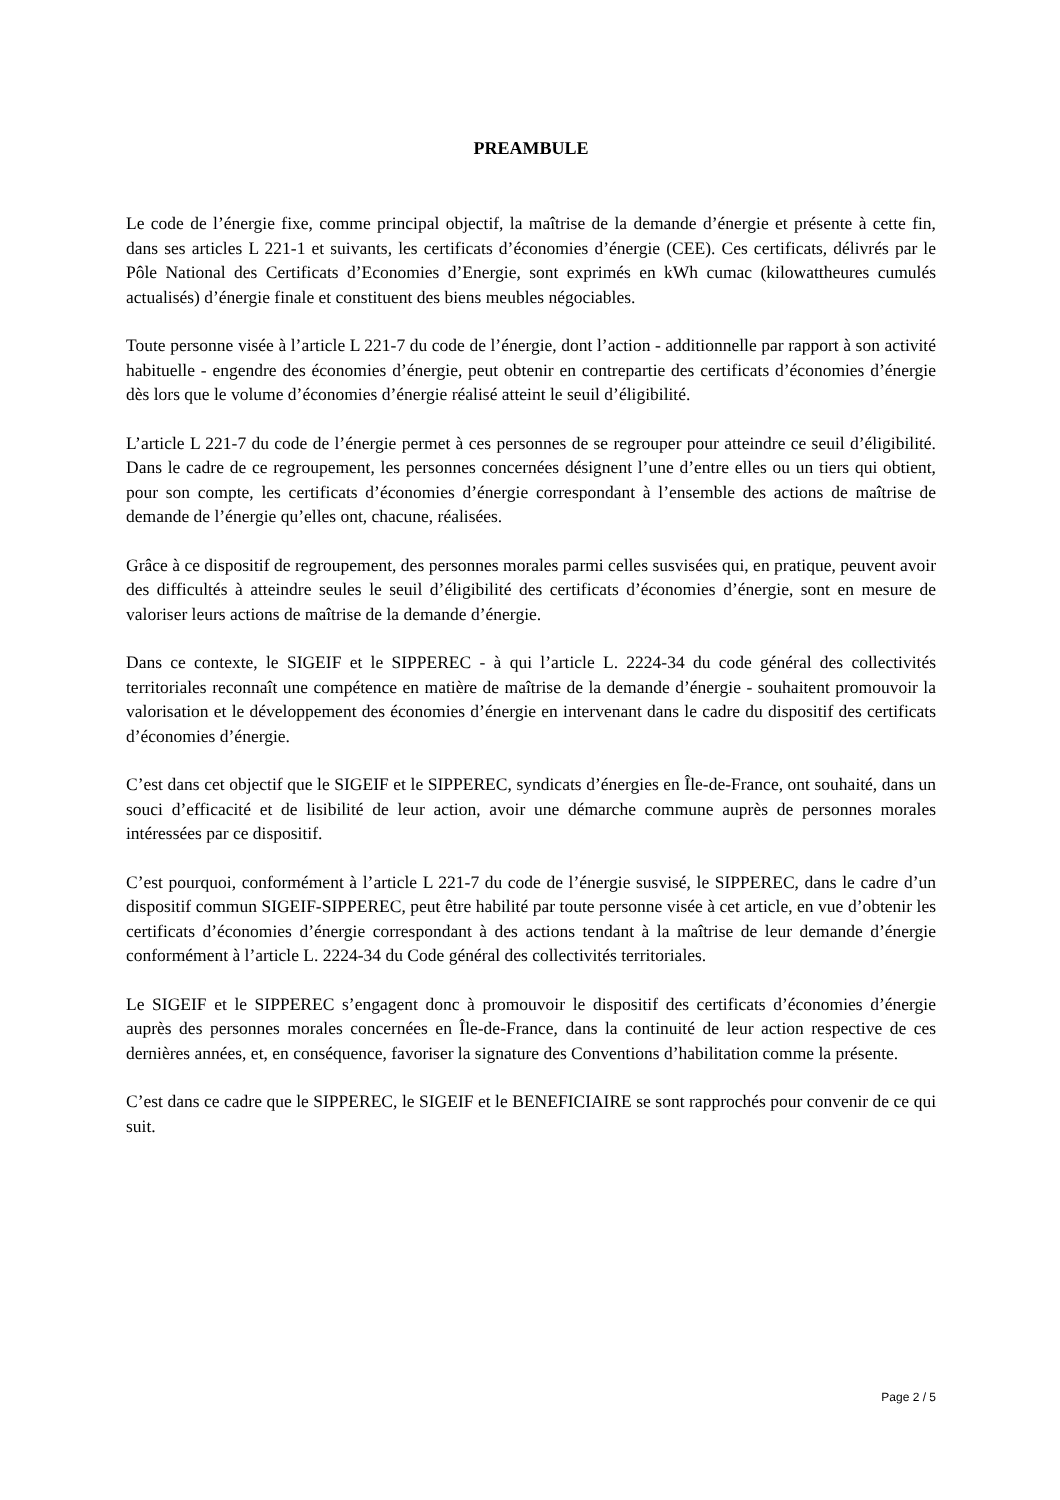PREAMBULE
Le code de l’énergie fixe, comme principal objectif, la maîtrise de la demande d’énergie et présente à cette fin, dans ses articles L 221-1 et suivants, les certificats d’économies d’énergie (CEE). Ces certificats, délivrés par le Pôle National des Certificats d’Economies d’Energie, sont exprimés en kWh cumac (kilowattheures cumulés actualisés) d’énergie finale et constituent des biens meubles négociables.
Toute personne visée à l’article L 221-7 du code de l’énergie, dont l’action - additionnelle par rapport à son activité habituelle - engendre des économies d’énergie, peut obtenir en contrepartie des certificats d’économies d’énergie dès lors que le volume d’économies d’énergie réalisé atteint le seuil d’éligibilité.
L’article L 221-7 du code de l’énergie permet à ces personnes de se regrouper pour atteindre ce seuil d’éligibilité. Dans le cadre de ce regroupement, les personnes concernées désignent l’une d’entre elles ou un tiers qui obtient, pour son compte, les certificats d’économies d’énergie correspondant à l’ensemble des actions de maîtrise de demande de l’énergie qu’elles ont, chacune, réalisées.
Grâce à ce dispositif de regroupement, des personnes morales parmi celles susvisées qui, en pratique, peuvent avoir des difficultés à atteindre seules le seuil d’éligibilité des certificats d’économies d’énergie, sont en mesure de valoriser leurs actions de maîtrise de la demande d’énergie.
Dans ce contexte, le SIGEIF et le SIPPEREC - à qui l’article L. 2224-34 du code général des collectivités territoriales reconnaît une compétence en matière de maîtrise de la demande d’énergie - souhaitent promouvoir la valorisation et le développement des économies d’énergie en intervenant dans le cadre du dispositif des certificats d’économies d’énergie.
C’est dans cet objectif que le SIGEIF et le SIPPEREC, syndicats d’énergies en Île-de-France, ont souhaité, dans un souci d’efficacité et de lisibilité de leur action, avoir une démarche commune auprès de personnes morales intéressées par ce dispositif.
C’est pourquoi, conformément à l’article L 221-7 du code de l’énergie susvisé, le SIPPEREC, dans le cadre d’un dispositif commun SIGEIF-SIPPEREC, peut être habilité par toute personne visée à cet article, en vue d’obtenir les certificats d’économies d’énergie correspondant à des actions tendant à la maîtrise de leur demande d’énergie conformément à l’article L. 2224-34 du Code général des collectivités territoriales.
Le SIGEIF et le SIPPEREC s’engagent donc à promouvoir le dispositif des certificats d’économies d’énergie auprès des personnes morales concernées en Île-de-France, dans la continuité de leur action respective de ces dernières années, et, en conséquence, favoriser la signature des Conventions d’habilitation comme la présente.
C’est dans ce cadre que le SIPPEREC, le SIGEIF et le BENEFICIAIRE se sont rapprochés pour convenir de ce qui suit.
Page 2 / 5